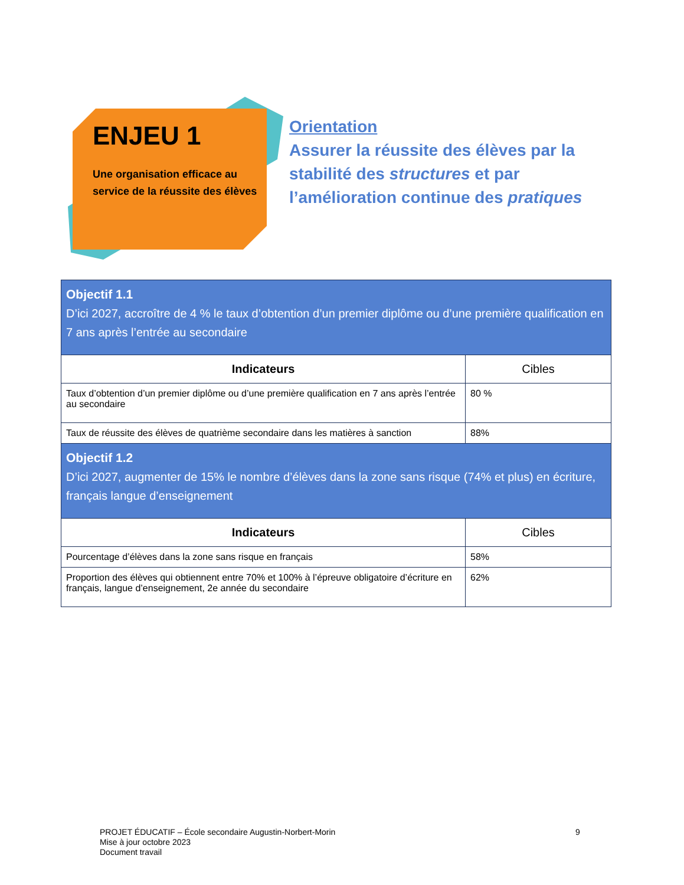ENJEU 1
Une organisation efficace au service de la réussite des élèves
Orientation
Assurer la réussite des élèves par la stabilité des structures et par l’amélioration continue des pratiques
| Objectif 1.1 D’ici 2027, accroître de 4 % le taux d’obtention d’un premier diplôme ou d’une première qualification en 7 ans après l’entrée au secondaire | |
| Indicateurs | Cibles |
| Taux d’obtention d’un premier diplôme ou d’une première qualification en 7 ans après l’entrée au secondaire | 80 % |
| Taux de réussite des élèves de quatrième secondaire dans les matières à sanction | 88% |
| Objectif 1.2 D’ici 2027, augmenter de 15% le nombre d’élèves dans la zone sans risque (74% et plus) en écriture, français langue d’enseignement | |
| Indicateurs | Cibles |
| Pourcentage d’élèves dans la zone sans risque en français | 58% |
| Proportion des élèves qui obtiennent entre 70% et 100% à l’épreuve obligatoire d’écriture en français, langue d’enseignement, 2e année du secondaire | 62% |
PROJET ÉDUCATIF – École secondaire Augustin-Norbert-Morin
Mise à jour octobre 2023
Document travail
9